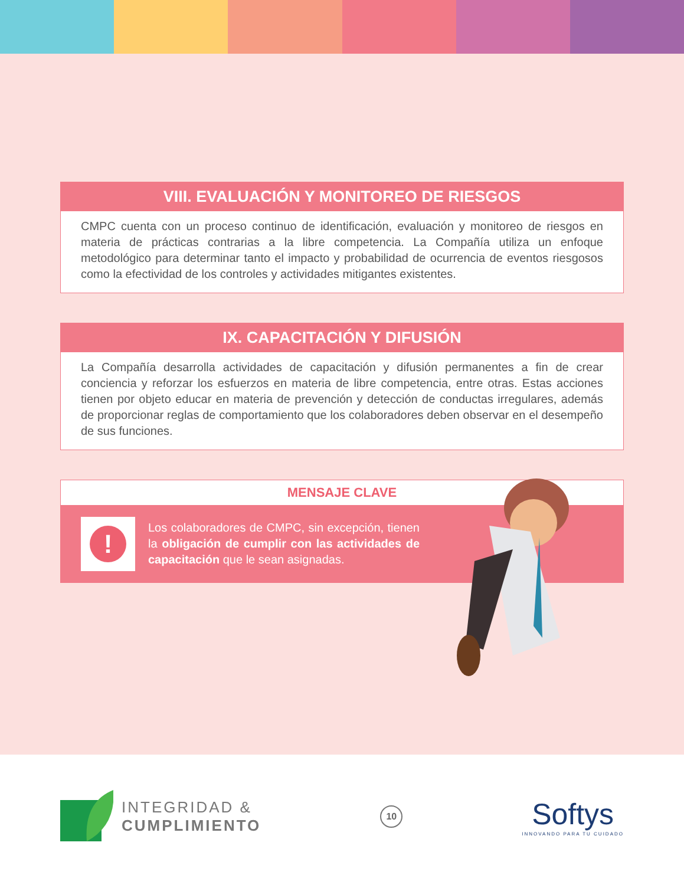VIII. EVALUACIÓN Y MONITOREO DE RIESGOS
CMPC cuenta con un proceso continuo de identificación, evaluación y monitoreo de riesgos en materia de prácticas contrarias a la libre competencia. La Compañía utiliza un enfoque metodológico para determinar tanto el impacto y probabilidad de ocurrencia de eventos riesgosos como la efectividad de los controles y actividades mitigantes existentes.
IX. CAPACITACIÓN Y DIFUSIÓN
La Compañía desarrolla actividades de capacitación y difusión permanentes a fin de crear conciencia y reforzar los esfuerzos en materia de libre competencia, entre otras. Estas acciones tienen por objeto educar en materia de prevención y detección de conductas irregulares, además de proporcionar reglas de comportamiento que los colaboradores deben observar en el desempeño de sus funciones.
MENSAJE CLAVE
!
Los colaboradores de CMPC, sin excepción, tienen la obligación de cumplir con las actividades de capacitación que le sean asignadas.
INTEGRIDAD &
CUMPLIMIENTO
10
Softys
INNOVANDO PARA TU CUIDADO